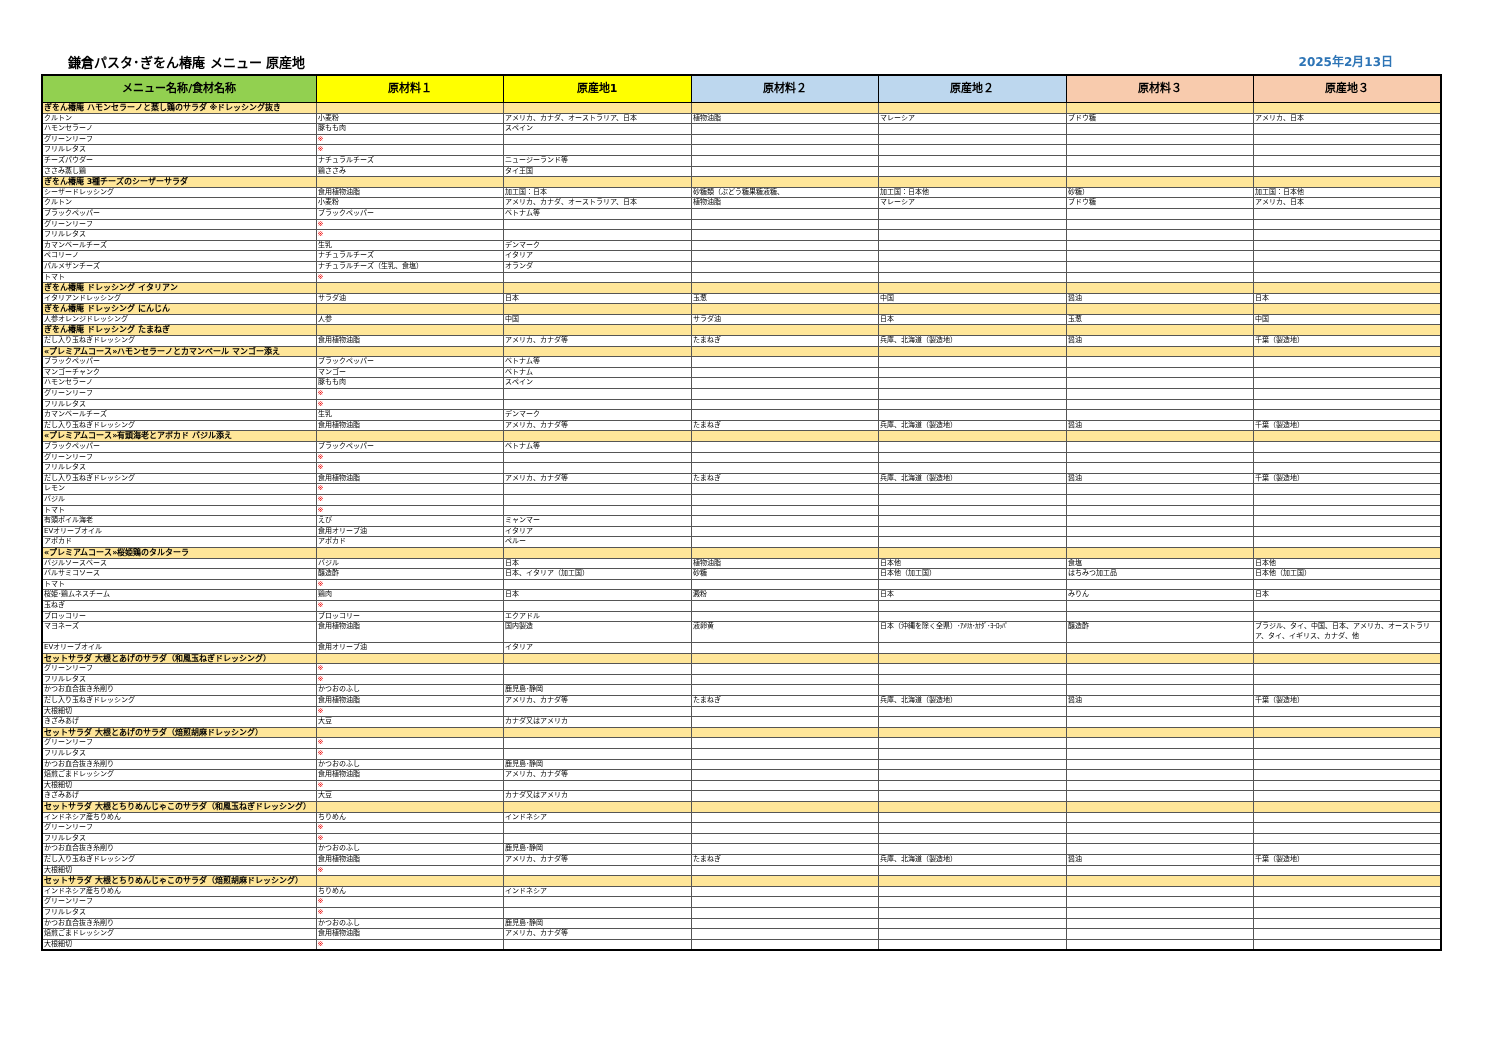鎌倉パスタ･ぎをん椿庵 メニュー 原産地 2025年2月13日
| メニュー名称/食材名称 | 原材料１ | 原産地1 | 原材料２ | 原産地２ | 原材料３ | 原産地３ |
| --- | --- | --- | --- | --- | --- | --- |
| ぎをん椿庵 ハモンセラーノと蒸し鶏のサラダ ※ドレッシング抜き | | | | | | |
| クルトン | 小麦粉 | アメリカ、カナダ、オーストラリア、日本 | 植物油脂 | マレーシア | ブドウ糖 | アメリカ、日本 |
| ハモンセラーノ | 豚もも肉 | スペイン | | | | |
| グリーンリーフ | ※ | | | | | |
| フリルレタス | ※ | | | | | |
| チーズパウダー | ナチュラルチーズ | ニュージーランド等 | | | | |
| ささみ蒸し鶏 | 鶏ささみ | タイ王国 | | | | |
| ぎをん椿庵 3種チーズのシーザーサラダ | | | | | | |
| シーザードレッシング | 食用植物油脂 | 加工国：日本 | 砂糖類（ぶどう糖果糖液糖、 | 加工国：日本他 | 砂糖） | 加工国：日本他 |
| クルトン | 小麦粉 | アメリカ、カナダ、オーストラリア、日本 | 植物油脂 | マレーシア | ブドウ糖 | アメリカ、日本 |
| ブラックペッパー | ブラックペッパー | ベトナム等 | | | | |
| グリーンリーフ | ※ | | | | | |
| フリルレタス | ※ | | | | | |
| カマンベールチーズ | 生乳 | デンマーク | | | | |
| ペコリーノ | ナチュラルチーズ | イタリア | | | | |
| パルメザンチーズ | ナチュラルチーズ（生乳、食塩） | オランダ | | | | |
| トマト | ※ | | | | | |
| ぎをん椿庵 ドレッシング イタリアン | | | | | | |
| イタリアンドレッシング | サラダ油 | 日本 | 玉葱 | 中国 | 醤油 | 日本 |
| ぎをん椿庵 ドレッシング にんじん | | | | | | |
| 人参オレンジドレッシング | 人参 | 中国 | サラダ油 | 日本 | 玉葱 | 中国 |
| ぎをん椿庵 ドレッシング たまねぎ | | | | | | |
| だし入り玉ねぎドレッシング | 食用植物油脂 | アメリカ、カナダ等 | たまねぎ | 兵庫、北海道（製造地） | 醤油 | 千葉（製造地） |
| «プレミアムコース»ハモンセラーノとカマンベール マンゴー添え | | | | | | |
| ブラックペッパー | ブラックペッパー | ベトナム等 | | | | |
| マンゴーチャンク | マンゴー | ベトナム | | | | |
| ハモンセラーノ | 豚もも肉 | スペイン | | | | |
| グリーンリーフ | ※ | | | | | |
| フリルレタス | ※ | | | | | |
| カマンベールチーズ | 生乳 | デンマーク | | | | |
| だし入り玉ねぎドレッシング | 食用植物油脂 | アメリカ、カナダ等 | たまねぎ | 兵庫、北海道（製造地） | 醤油 | 千葉（製造地） |
| «プレミアムコース»有頭海老とアボカド バジル添え | | | | | | |
| ブラックペッパー | ブラックペッパー | ベトナム等 | | | | |
| グリーンリーフ | ※ | | | | | |
| フリルレタス | ※ | | | | | |
| だし入り玉ねぎドレッシング | 食用植物油脂 | アメリカ、カナダ等 | たまねぎ | 兵庫、北海道（製造地） | 醤油 | 千葉（製造地） |
| レモン | ※ | | | | | |
| バジル | ※ | | | | | |
| トマト | ※ | | | | | |
| 有頭ボイル海老 | えび | ミャンマー | | | | |
| EVオリーブオイル | 食用オリーブ油 | イタリア | | | | |
| アボカド | アボカド | ペルー | | | | |
| «プレミアムコース»桜姫鶏のタルターラ | | | | | | |
| バジルソースベース | バジル | 日本 | 植物油脂 | 日本他 | 食塩 | 日本他 |
| バルサミコソース | 醸造酢 | 日本、イタリア（加工国） | 砂糖 | 日本他（加工国） | はちみつ加工品 | 日本他（加工国） |
| トマト | ※ | | | | | |
| 桜姫･鶏ムネスチーム | 鶏肉 | 日本 | 澱粉 | 日本 | みりん | 日本 |
| 玉ねぎ | ※ | | | | | |
| ブロッコリー | ブロッコリー | エクアドル | | | | |
| マヨネーズ | 食用植物油脂 | 国内製造 | 液卵黄 | 日本（沖縄を除く全県）･ｱﾒﾘｶ･ｶﾅﾀﾞ･ﾖｰﾛｯﾊﾟ | 醸造酢 | ブラジル、タイ、中国、日本、アメリカ、オーストラリア、タイ、イギリス、カナダ、他 |
| EVオリーブオイル | 食用オリーブ油 | イタリア | | | | |
| セットサラダ 大根とあげのサラダ（和風玉ねぎドレッシング） | | | | | | |
| グリーンリーフ | ※ | | | | | |
| フリルレタス | ※ | | | | | |
| かつお血合抜き糸削り | かつおのふし | 鹿児島･静岡 | | | | |
| だし入り玉ねぎドレッシング | 食用植物油脂 | アメリカ、カナダ等 | たまねぎ | 兵庫、北海道（製造地） | 醤油 | 千葉（製造地） |
| 大根細切 | ※ | | | | | |
| きざみあげ | 大豆 | カナダ又はアメリカ | | | | |
| セットサラダ 大根とあげのサラダ（焙煎胡麻ドレッシング） | | | | | | |
| グリーンリーフ | ※ | | | | | |
| フリルレタス | ※ | | | | | |
| かつお血合抜き糸削り | かつおのふし | 鹿児島･静岡 | | | | |
| 焙煎ごまドレッシング | 食用植物油脂 | アメリカ、カナダ等 | | | | |
| 大根細切 | ※ | | | | | |
| きざみあげ | 大豆 | カナダ又はアメリカ | | | | |
| セットサラダ 大根とちりめんじゃこのサラダ（和風玉ねぎドレッシング） | | | | | | |
| インドネシア産ちりめん | ちりめん | インドネシア | | | | |
| グリーンリーフ | ※ | | | | | |
| フリルレタス | ※ | | | | | |
| かつお血合抜き糸削り | かつおのふし | 鹿児島･静岡 | | | | |
| だし入り玉ねぎドレッシング | 食用植物油脂 | アメリカ、カナダ等 | たまねぎ | 兵庫、北海道（製造地） | 醤油 | 千葉（製造地） |
| 大根細切 | ※ | | | | | |
| セットサラダ 大根とちりめんじゃこのサラダ（焙煎胡麻ドレッシング） | | | | | | |
| インドネシア産ちりめん | ちりめん | インドネシア | | | | |
| グリーンリーフ | ※ | | | | | |
| フリルレタス | ※ | | | | | |
| かつお血合抜き糸削り | かつおのふし | 鹿児島･静岡 | | | | |
| 焙煎ごまドレッシング | 食用植物油脂 | アメリカ、カナダ等 | | | | |
| 大根細切 | ※ | | | | | |